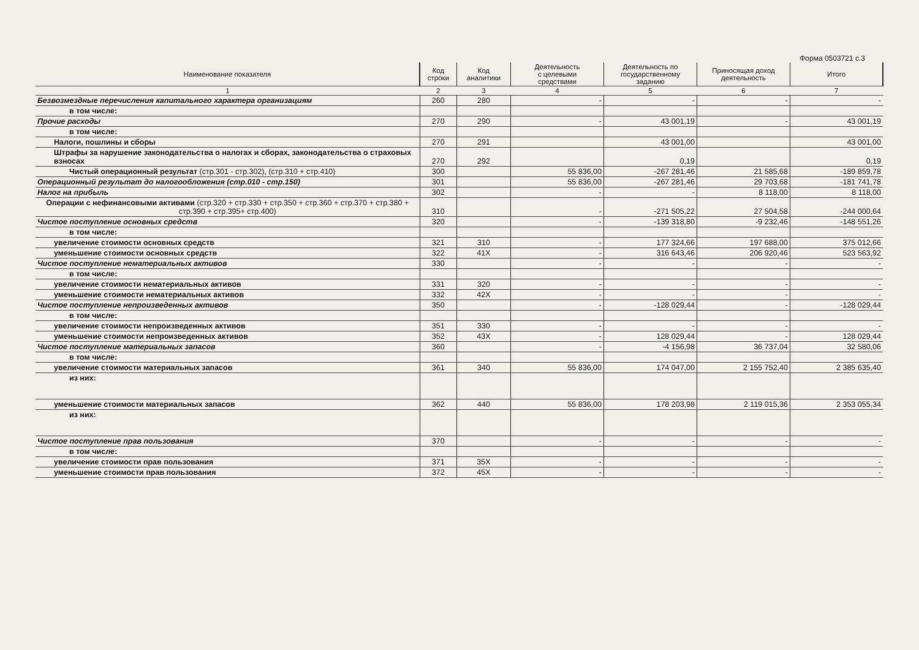Форма 0503721 с.3
| Наименование показателя | Код строки | Код аналитики | Деятельность с целевыми средствами | Деятельность по государственному заданию | Приносящая доход деятельность | Итого |
| --- | --- | --- | --- | --- | --- | --- |
| 1 | 2 | 3 | 4 | 5 | 6 | 7 |
| Безвозмездные перечисления капитального характера организациям | 260 | 280 | - | - | - | - |
| в том числе: | | | | | | |
| Прочие расходы | 270 | 290 | - | 43 001,19 | - | 43 001,19 |
| в том числе: | | | | | | |
| Налоги, пошлины и сборы | 270 | 291 | | 43 001,00 | | 43 001,00 |
| Штрафы за нарушение законодательства о налогах и сборах, законодательства о страховых взносах | 270 | 292 | | 0,19 | | 0,19 |
| Чистый операционный результат (стр.301 - стр.302), (стр.310 + стр.410) | 300 | | 55 836,00 | -267 281,46 | 21 585,68 | -189 859,78 |
| Операционный результат до налогообложения (стр.010 - стр.150) | 301 | | 55 836,00 | -267 281,46 | 29 703,68 | -181 741,78 |
| Налог на прибыль | 302 | | - | - | 8 118,00 | 8 118,00 |
| Операции с нефинансовыми активами (стр.320 + стр.330 + стр.350 + стр.360 + стр.370 + стр.380 + стр.390 + стр.395+ стр.400) | 310 | | - | -271 505,22 | 27 504,58 | -244 000,64 |
| Чистое поступление основных средств | 320 | | - | -139 318,80 | -9 232,46 | -148 551,26 |
| в том числе: | | | | | | |
| увеличение стоимости основных средств | 321 | 310 | - | 177 324,66 | 197 688,00 | 375 012,66 |
| уменьшение стоимости основных средств | 322 | 41X | - | 316 643,46 | 206 920,46 | 523 563,92 |
| Чистое поступление нематериальных активов | 330 | | - | - | - | - |
| в том числе: | | | | | | |
| увеличение стоимости нематериальных активов | 331 | 320 | - | - | - | - |
| уменьшение стоимости нематериальных активов | 332 | 42X | - | - | - | - |
| Чистое поступление непроизведенных активов | 350 | | - | -128 029,44 | - | -128 029,44 |
| в том числе: | | | | | | |
| увеличение стоимости непроизведенных активов | 351 | 330 | - | - | - | - |
| уменьшение стоимости непроизведенных активов | 352 | 43X | - | 128 029,44 | - | 128 029,44 |
| Чистое поступление материальных запасов | 360 | | - | -4 156,98 | 36 737,04 | 32 580,06 |
| в том числе: | | | | | | |
| увеличение стоимости материальных запасов | 361 | 340 | 55 836,00 | 174 047,00 | 2 155 752,40 | 2 385 635,40 |
| из них: | | | | | | |
| уменьшение стоимости материальных запасов | 362 | 440 | 55 836,00 | 178 203,98 | 2 119 015,36 | 2 353 055,34 |
| из них: | | | | | | |
| Чистое поступление прав пользования | 370 | | - | - | - | - |
| в том числе: | | | | | | |
| увеличение стоимости прав пользования | 371 | 35X | - | - | - | - |
| уменьшение стоимости прав пользования | 372 | 45X | - | - | - | - |